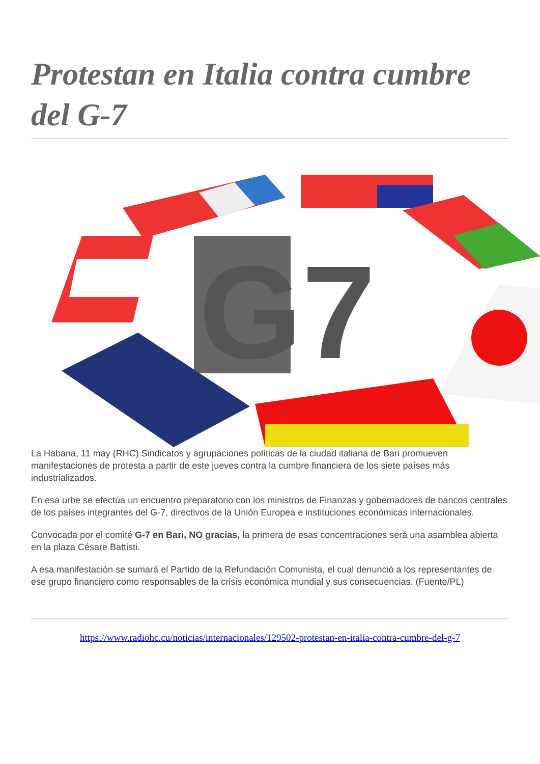Protestan en Italia contra cumbre del G-7
G7
La Habana, 11 may (RHC) Sindicatos y agrupaciones políticas de la ciudad italiana de Bari promueven manifestaciones de protesta a partir de este jueves contra la cumbre financiera de los siete países más industrializados.
En esa urbe se efectúa un encuentro preparatorio con los ministros de Finanzas y gobernadores de bancos centrales de los países integrantes del G-7, directivos de la Unión Europea e instituciones económicas internacionales.
Convocada por el comité G-7 en Bari, NO gracias, la primera de esas concentraciones será una asamblea abierta en la plaza Césare Battisti.
A esa manifestación se sumará el Partido de la Refundación Comunista, el cual denunció a los representantes de ese grupo financiero como responsables de la crisis económica mundial y sus consecuencias. (Fuente/PL)
https://www.radiohc.cu/noticias/internacionales/129502-protestan-en-italia-contra-cumbre-del-g-7